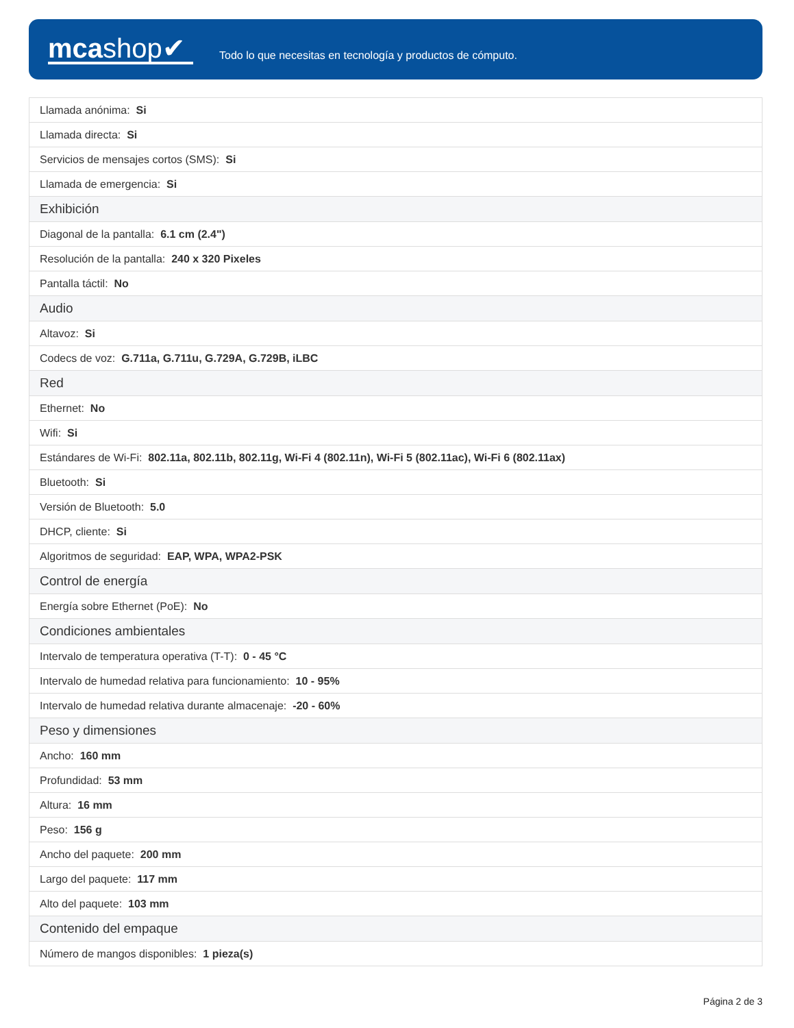mcashop✔
Todo lo que necesitas en tecnología y productos de cómputo.
| Llamada anónima: Si |
| Llamada directa: Si |
| Servicios de mensajes cortos (SMS): Si |
| Llamada de emergencia: Si |
| Exhibición |
| Diagonal de la pantalla: 6.1 cm (2.4") |
| Resolución de la pantalla: 240 x 320 Pixeles |
| Pantalla táctil: No |
| Audio |
| Altavoz: Si |
| Codecs de voz: G.711a, G.711u, G.729A, G.729B, iLBC |
| Red |
| Ethernet: No |
| Wifi: Si |
| Estándares de Wi-Fi: 802.11a, 802.11b, 802.11g, Wi-Fi 4 (802.11n), Wi-Fi 5 (802.11ac), Wi-Fi 6 (802.11ax) |
| Bluetooth: Si |
| Versión de Bluetooth: 5.0 |
| DHCP, cliente: Si |
| Algoritmos de seguridad: EAP, WPA, WPA2-PSK |
| Control de energía |
| Energía sobre Ethernet (PoE): No |
| Condiciones ambientales |
| Intervalo de temperatura operativa (T-T): 0 - 45 °C |
| Intervalo de humedad relativa para funcionamiento: 10 - 95% |
| Intervalo de humedad relativa durante almacenaje: -20 - 60% |
| Peso y dimensiones |
| Ancho: 160 mm |
| Profundidad: 53 mm |
| Altura: 16 mm |
| Peso: 156 g |
| Ancho del paquete: 200 mm |
| Largo del paquete: 117 mm |
| Alto del paquete: 103 mm |
| Contenido del empaque |
| Número de mangos disponibles: 1 pieza(s) |
Página 2 de 3